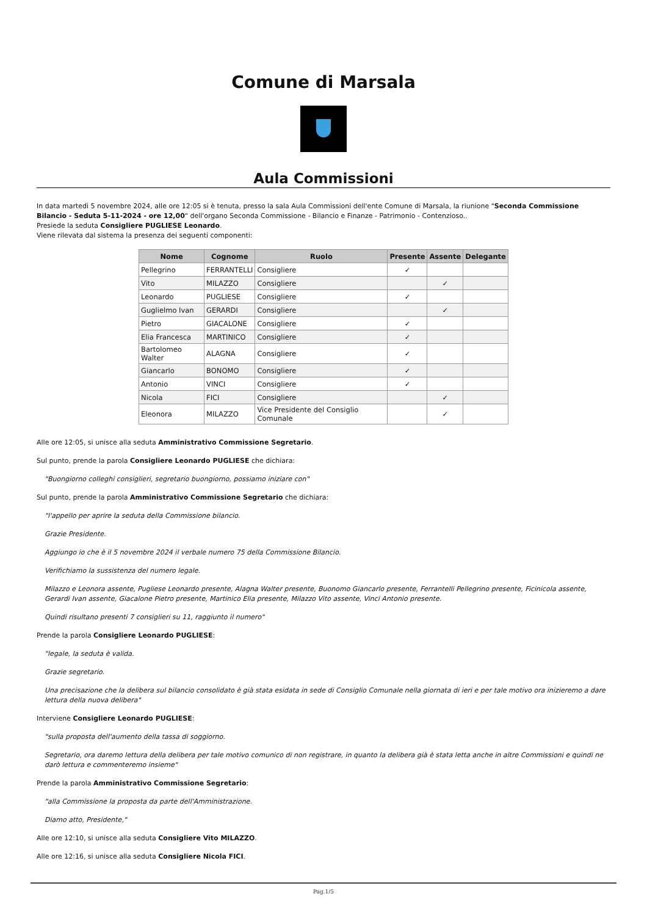Comune di Marsala
Aula Commissioni
In data martedì 5 novembre 2024, alle ore 12:05 si è tenuta, presso la sala Aula Commissioni dell'ente Comune di Marsala, la riunione "Seconda Commissione Bilancio - Seduta 5-11-2024 - ore 12,00" dell'organo Seconda Commissione - Bilancio e Finanze - Patrimonio - Contenzioso..
Presiede la seduta Consigliere PUGLIESE Leonardo.
Viene rilevata dal sistema la presenza dei seguenti componenti:
| Nome | Cognome | Ruolo | Presente | Assente | Delegante |
| --- | --- | --- | --- | --- | --- |
| Pellegrino | FERRANTELLI | Consigliere | ✓ | | |
| Vito | MILAZZO | Consigliere | | ✓ | |
| Leonardo | PUGLIESE | Consigliere | ✓ | | |
| Guglielmo Ivan | GERARDI | Consigliere | | ✓ | |
| Pietro | GIACALONE | Consigliere | ✓ | | |
| Elia Francesca | MARTINICO | Consigliere | ✓ | | |
| Bartolomeo Walter | ALAGNA | Consigliere | ✓ | | |
| Giancarlo | BONOMO | Consigliere | ✓ | | |
| Antonio | VINCI | Consigliere | ✓ | | |
| Nicola | FICI | Consigliere | | ✓ | |
| Eleonora | MILAZZO | Vice Presidente del Consiglio Comunale | | ✓ | |
Alle ore 12:05, si unisce alla seduta Amministrativo Commissione Segretario.
Sul punto, prende la parola Consigliere Leonardo PUGLIESE che dichiara:
"Buongiorno colleghi consiglieri, segretario buongiorno, possiamo iniziare con"
Sul punto, prende la parola Amministrativo Commissione Segretario che dichiara:
"l'appello per aprire la seduta della Commissione bilancio.
Grazie Presidente.
Aggiungo io che è il 5 novembre 2024 il verbale numero 75 della Commissione Bilancio.
Verifichiamo la sussistenza del numero legale.
Milazzo e Leonora assente, Pugliese Leonardo presente, Alagna Walter presente, Buonomo Giancarlo presente, Ferrantelli Pellegrino presente, Ficinicola assente, Gerardi Ivan assente, Giacalone Pietro presente, Martinico Elia presente, Milazzo Vito assente, Vinci Antonio presente.
Quindi risultano presenti 7 consiglieri su 11, raggiunto il numero"
Prende la parola Consigliere Leonardo PUGLIESE:
"legale, la seduta è valida.
Grazie segretario.
Una precisazione che la delibera sul bilancio consolidato è già stata esidata in sede di Consiglio Comunale nella giornata di ieri e per tale motivo ora inizieremo a dare lettura della nuova delibera"
Interviene Consigliere Leonardo PUGLIESE:
"sulla proposta dell'aumento della tassa di soggiorno.
Segretario, ora daremo lettura della delibera per tale motivo comunico di non registrare, in quanto la delibera già è stata letta anche in altre Commissioni e quindi ne darò lettura e commenteremo insieme"
Prende la parola Amministrativo Commissione Segretario:
"alla Commissione la proposta da parte dell'Amministrazione.
Diamo atto, Presidente,"
Alle ore 12:10, si unisce alla seduta Consigliere Vito MILAZZO.
Alle ore 12:16, si unisce alla seduta Consigliere Nicola FICI.
Pag.1/5